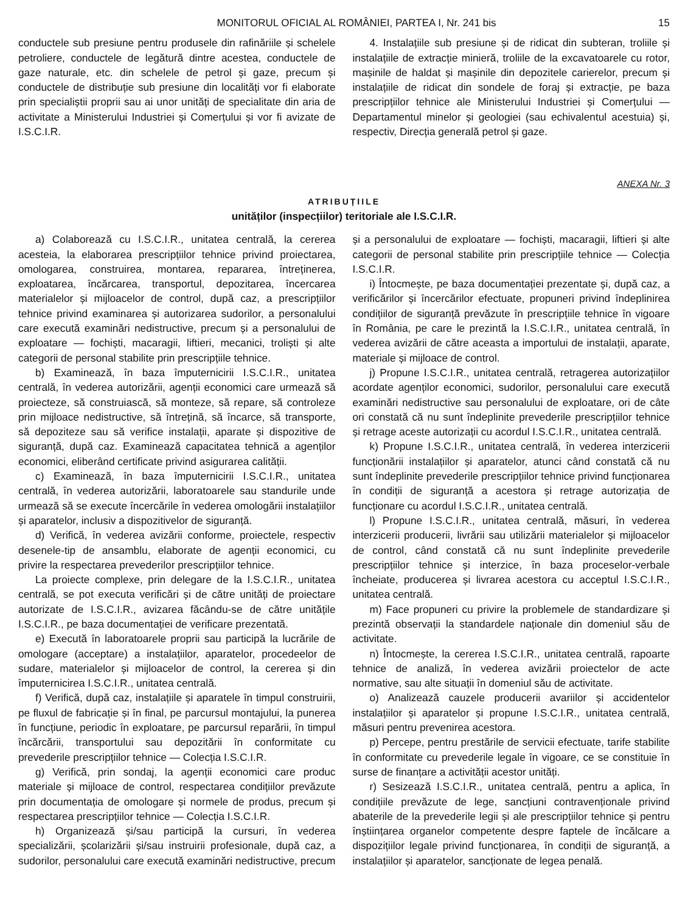MONITORUL OFICIAL AL ROMÂNIEI, PARTEA I, Nr. 241 bis 15
conductele sub presiune pentru produsele din rafinăriile și schelele petroliere, conductele de legătură dintre acestea, conductele de gaze naturale, etc. din schelele de petrol și gaze, precum și conductele de distribuție sub presiune din localități vor fi elaborate prin specialiștii proprii sau ai unor unități de specialitate din aria de activitate a Ministerului Industriei și Comerțului și vor fi avizate de I.S.C.I.R.
4. Instalațiile sub presiune și de ridicat din subteran, troliile și instalațiile de extracție minieră, troliile de la excavatoarele cu rotor, mașinile de haldat și mașinile din depozitele carierelor, precum și instalațiile de ridicat din sondele de foraj și extracție, pe baza prescripțiilor tehnice ale Ministerului Industriei și Comerțului — Departamentul minelor și geologiei (sau echivalentul acestuia) și, respectiv, Direcția generală petrol și gaze.
ANEXA Nr. 3
ATRIBUȚIILE
unităților (inspecțiilor) teritoriale ale I.S.C.I.R.
a) Colaborează cu I.S.C.I.R., unitatea centrală, la cererea acesteia, la elaborarea prescripțiilor tehnice privind proiectarea, omologarea, construirea, montarea, repararea, întreținerea, exploatarea, încărcarea, transportul, depozitarea, încercarea materialelor și mijloacelor de control, după caz, a prescripțiilor tehnice privind examinarea și autorizarea sudorilor, a personalului care execută examinări nedistructive, precum și a personalului de exploatare — fochiști, macaragii, liftieri, mecanici, troliști și alte categorii de personal stabilite prin prescripțiile tehnice.
b) Examinează, în baza împuternicirii I.S.C.I.R., unitatea centrală, în vederea autorizării, agenții economici care urmează să proiecteze, să construiască, să monteze, să repare, să controleze prin mijloace nedistructive, să întrețină, să încarce, să transporte, să depoziteze sau să verifice instalații, aparate și dispozitive de siguranță, după caz. Examinează capacitatea tehnică a agenților economici, eliberând certificate privind asigurarea calității.
c) Examinează, în baza împuternicirii I.S.C.I.R., unitatea centrală, în vederea autorizării, laboratoarele sau standurile unde urmează să se execute încercările în vederea omologării instalațiilor și aparatelor, inclusiv a dispozitivelor de siguranță.
d) Verifică, în vederea avizării conforme, proiectele, respectiv desenele-tip de ansamblu, elaborate de agenții economici, cu privire la respectarea prevederilor prescripțiilor tehnice.
La proiecte complexe, prin delegare de la I.S.C.I.R., unitatea centrală, se pot executa verificări și de către unități de proiectare autorizate de I.S.C.I.R., avizarea făcându-se de către unitățile I.S.C.I.R., pe baza documentației de verificare prezentată.
e) Execută în laboratoarele proprii sau participă la lucrările de omologare (acceptare) a instalațiilor, aparatelor, procedeelor de sudare, materialelor și mijloacelor de control, la cererea și din împuternicirea I.S.C.I.R., unitatea centrală.
f) Verifică, după caz, instalațiile și aparatele în timpul construirii, pe fluxul de fabricație și în final, pe parcursul montajului, la punerea în funcțiune, periodic în exploatare, pe parcursul reparării, în timpul încărcării, transportului sau depozitării în conformitate cu prevederile prescripțiilor tehnice — Colecția I.S.C.I.R.
g) Verifică, prin sondaj, la agenții economici care produc materiale și mijloace de control, respectarea condițiilor prevăzute prin documentația de omologare și normele de produs, precum și respectarea prescripțiilor tehnice — Colecția I.S.C.I.R.
h) Organizează și/sau participă la cursuri, în vederea specializării, școlarizării și/sau instruirii profesionale, după caz, a sudorilor, personalului care execută examinări nedistructive, precum și a personalului de exploatare — fochiști, macaragii, liftieri și alte categorii de personal stabilite prin prescripțiile tehnice — Colecția I.S.C.I.R.
i) Întocmește, pe baza documentației prezentate și, după caz, a verificărilor și încercărilor efectuate, propuneri privind îndeplinirea condițiilor de siguranță prevăzute în prescripțiile tehnice în vigoare în România, pe care le prezintă la I.S.C.I.R., unitatea centrală, în vederea avizării de către aceasta a importului de instalații, aparate, materiale și mijloace de control.
j) Propune I.S.C.I.R., unitatea centrală, retragerea autorizațiilor acordate agenților economici, sudorilor, personalului care execută examinări nedistructive sau personalului de exploatare, ori de câte ori constată că nu sunt îndeplinite prevederile prescripțiilor tehnice și retrage aceste autorizații cu acordul I.S.C.I.R., unitatea centrală.
k) Propune I.S.C.I.R., unitatea centrală, în vederea interzicerii funcționării instalațiilor și aparatelor, atunci când constată că nu sunt îndeplinite prevederile prescripțiilor tehnice privind funcționarea în condiții de siguranță a acestora și retrage autorizația de funcționare cu acordul I.S.C.I.R., unitatea centrală.
l) Propune I.S.C.I.R., unitatea centrală, măsuri, în vederea interzicerii producerii, livrării sau utilizării materialelor și mijloacelor de control, când constată că nu sunt îndeplinite prevederile prescripțiilor tehnice și interzice, în baza proceselor-verbale încheiate, producerea și livrarea acestora cu acceptul I.S.C.I.R., unitatea centrală.
m) Face propuneri cu privire la problemele de standardizare și prezintă observații la standardele naționale din domeniul său de activitate.
n) Întocmește, la cererea I.S.C.I.R., unitatea centrală, rapoarte tehnice de analiză, în vederea avizării proiectelor de acte normative, sau alte situații în domeniul său de activitate.
o) Analizează cauzele producerii avariilor și accidentelor instalațiilor și aparatelor și propune I.S.C.I.R., unitatea centrală, măsuri pentru prevenirea acestora.
p) Percepe, pentru prestările de servicii efectuate, tarife stabilite în conformitate cu prevederile legale în vigoare, ce se constituie în surse de finanțare a activității acestor unități.
r) Sesizează I.S.C.I.R., unitatea centrală, pentru a aplica, în condițiile prevăzute de lege, sancțiuni contravenționale privind abaterile de la prevederile legii și ale prescripțiilor tehnice și pentru înștiințarea organelor competente despre faptele de încălcare a dispozițiilor legale privind funcționarea, în condiții de siguranță, a instalațiilor și aparatelor, sancționate de legea penală.